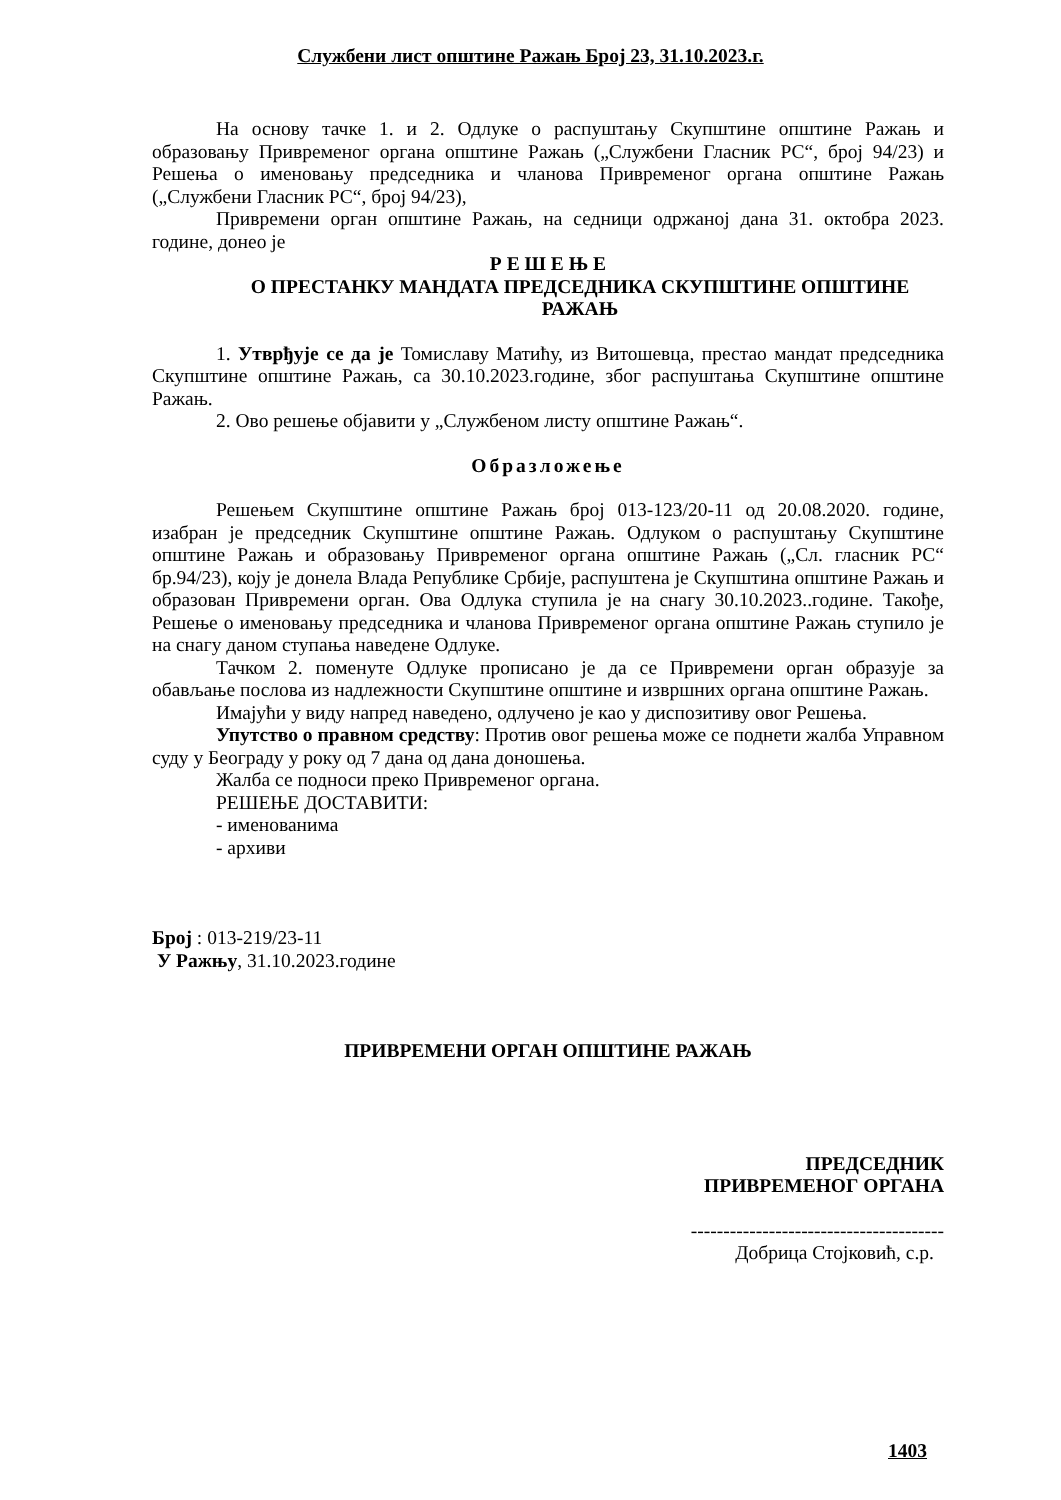Службени лист општине Ражањ Број 23, 31.10.2023.г.
На основу тачке 1. и 2. Одлуке о распуштању Скупштине општине Ражањ и образовању Привременог органа општине Ражањ („Службени Гласник РС“, број 94/23) и Решења о именовању председника и чланова Привременог органа општине Ражањ („Службени Гласник РС“, број 94/23),
Привремени орган општине Ражањ, на седници одржаној дана 31. октобра 2023. године, донео је
Р Е Ш Е Њ Е
О ПРЕСТАНКУ МАНДАТА ПРЕДСЕДНИКА СКУПШТИНЕ ОПШТИНЕ РАЖАЊ
1. Утврђује се да је Томиславу Матићу, из Витошевца, престао мандат председника Скупштине општине Ражањ, са 30.10.2023.године, због распуштања Скупштине општине Ражањ.
2. Ово решење објавити у „Службеном листу општине Ражањ“.
Образложење
Решењем Скупштине општине Ражањ број 013-123/20-11 од 20.08.2020. године, изабран је председник Скупштине општине Ражањ. Одлуком о распуштању Скупштине општине Ражањ и образовању Привременог органа општине Ражањ („Сл. гласник РС“ бр.94/23), коју је донела Влада Републике Србије, распуштена је Скупштина општине Ражањ и образован Привремени орган. Ова Одлука ступила је на снагу 30.10.2023..године. Такође, Решење о именовању председника и чланова Привременог органа општине Ражањ ступило је на снагу даном ступања наведене Одлуке.
Тачком 2. поменуте Одлуке прописано је да се Привремени орган образује за обављање послова из надлежности Скупштине општине и извршних органа општине Ражањ.
Имајући у виду напред наведено, одлучено је као у диспозитиву овог Решења.
Упутство о правном средству: Против овог решења може се поднети жалба Управном суду у Београду у року од 7 дана од дана доношења.
Жалба се подноси преко Привременог органа.
РЕШЕЊЕ ДОСТАВИТИ:
- именованима
- архиви
Број : 013-219/23-11
У Ражњу, 31.10.2023.године
ПРИВРЕМЕНИ ОРГАН ОПШТИНЕ РАЖАЊ
ПРЕДСЕДНИК
ПРИВРЕМЕНОГ ОРГАНА
---------------------------------------
Добрица Стојковић, с.р.
1403